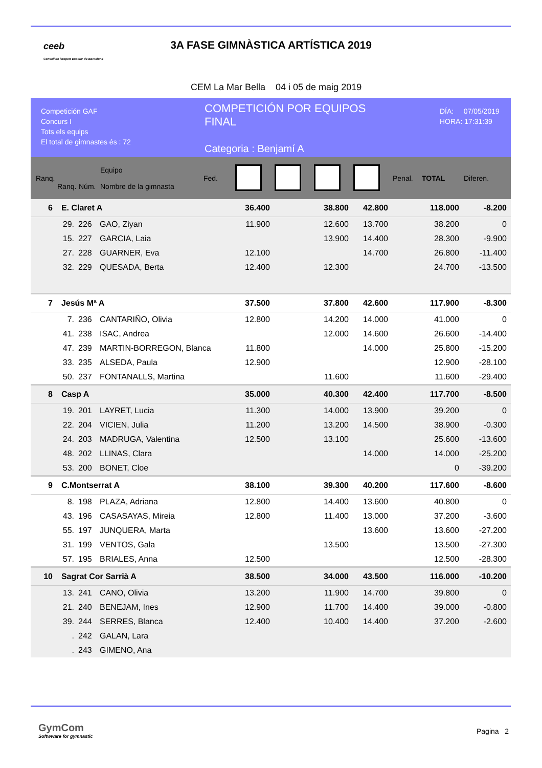ceeb
Consell de l'Esport Escolar de Barcelona
3A FASE GIMNÀSTICA ARTÍSTICA 2019
CEM La Mar Bella 04 i 05 de maig 2019
Competición GAF
Concurs I
Tots els equips
El total de gimnastes és : 72
COMPETICIÓN POR EQUIPOS
FINAL
Categoria : Benjamí A
DÍA: 07/05/2019
HORA: 17:31:39
| Ranq. | Ranq. | Núm. | Equipo Nombre de la gimnasta | Fed. | | | | | Penal. | TOTAL | Diferen. |
| --- | --- | --- | --- | --- | --- | --- | --- | --- | --- | --- | --- |
| 6 | E. Claret A | | | | 36.400 | | 38.800 | 42.800 | | 118.000 | -8.200 |
| | 29. | 226 | GAO, Ziyan | | 11.900 | | 12.600 | 13.700 | | 38.200 | 0 |
| | 15. | 227 | GARCIA, Laia | | | | 13.900 | 14.400 | | 28.300 | -9.900 |
| | 27. | 228 | GUARNER, Eva | | 12.100 | | | 14.700 | | 26.800 | -11.400 |
| | 32. | 229 | QUESADA, Berta | | 12.400 | | 12.300 | | | 24.700 | -13.500 |
| 7 | Jesús Mª A | | | | 37.500 | | 37.800 | 42.600 | | 117.900 | -8.300 |
| | 7. | 236 | CANTARIÑO, Olivia | | 12.800 | | 14.200 | 14.000 | | 41.000 | 0 |
| | 41. | 238 | ISAC, Andrea | | | | 12.000 | 14.600 | | 26.600 | -14.400 |
| | 47. | 239 | MARTIN-BORREGON, Blanca | | 11.800 | | | 14.000 | | 25.800 | -15.200 |
| | 33. | 235 | ALSEDA, Paula | | 12.900 | | | | | 12.900 | -28.100 |
| | 50. | 237 | FONTANALLS, Martina | | | | 11.600 | | | 11.600 | -29.400 |
| 8 | Casp A | | | | 35.000 | | 40.300 | 42.400 | | 117.700 | -8.500 |
| | 19. | 201 | LAYRET, Lucia | | 11.300 | | 14.000 | 13.900 | | 39.200 | 0 |
| | 22. | 204 | VICIEN, Julia | | 11.200 | | 13.200 | 14.500 | | 38.900 | -0.300 |
| | 24. | 203 | MADRUGA, Valentina | | 12.500 | | 13.100 | | | 25.600 | -13.600 |
| | 48. | 202 | LLINAS, Clara | | | | | 14.000 | | 14.000 | -25.200 |
| | 53. | 200 | BONET, Cloe | | | | | | | 0 | -39.200 |
| 9 | C.Montserrat A | | | | 38.100 | | 39.300 | 40.200 | | 117.600 | -8.600 |
| | 8. | 198 | PLAZA, Adriana | | 12.800 | | 14.400 | 13.600 | | 40.800 | 0 |
| | 43. | 196 | CASASAYAS, Mireia | | 12.800 | | 11.400 | 13.000 | | 37.200 | -3.600 |
| | 55. | 197 | JUNQUERA, Marta | | | | | 13.600 | | 13.600 | -27.200 |
| | 31. | 199 | VENTOS, Gala | | | | 13.500 | | | 13.500 | -27.300 |
| | 57. | 195 | BRIALES, Anna | | 12.500 | | | | | 12.500 | -28.300 |
| 10 | Sagrat Cor Sarrià A | | | | 38.500 | | 34.000 | 43.500 | | 116.000 | -10.200 |
| | 13. | 241 | CANO, Olivia | | 13.200 | | 11.900 | 14.700 | | 39.800 | 0 |
| | 21. | 240 | BENEJAM, Ines | | 12.900 | | 11.700 | 14.400 | | 39.000 | -0.800 |
| | 39. | 244 | SERRES, Blanca | | 12.400 | | 10.400 | 14.400 | | 37.200 | -2.600 |
| | . | 242 | GALAN, Lara | | | | | | | | |
| | . | 243 | GIMENO, Ana | | | | | | | | |
GymCom
Softwware for gymnastic
Pagina 2